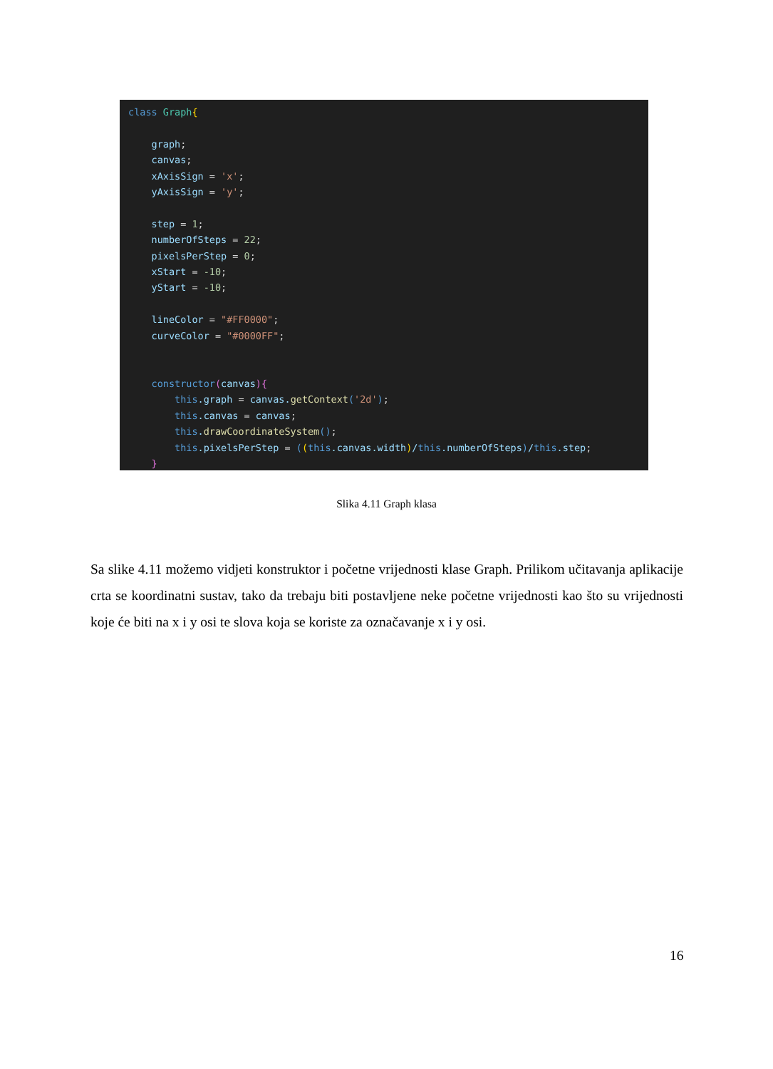class Graph{

    graph;
    canvas;
    xAxisSign = 'x';
    yAxisSign = 'y';

    step = 1;
    numberOfSteps = 22;
    pixelsPerStep = 0;
    xStart = -10;
    yStart = -10;

    lineColor = "#FF0000";
    curveColor = "#0000FF";


    constructor(canvas){
        this.graph = canvas.getContext('2d');
        this.canvas = canvas;
        this.drawCoordinateSystem();
        this.pixelsPerStep = ((this.canvas.width)/this.numberOfSteps)/this.step;
    }
Slika 4.11 Graph klasa
Sa slike 4.11 možemo vidjeti konstruktor i početne vrijednosti klase Graph. Prilikom učitavanja aplikacije crta se koordinatni sustav, tako da trebaju biti postavljene neke početne vrijednosti kao što su vrijednosti koje će biti na x i y osi te slova koja se koriste za označavanje x i y osi.
16